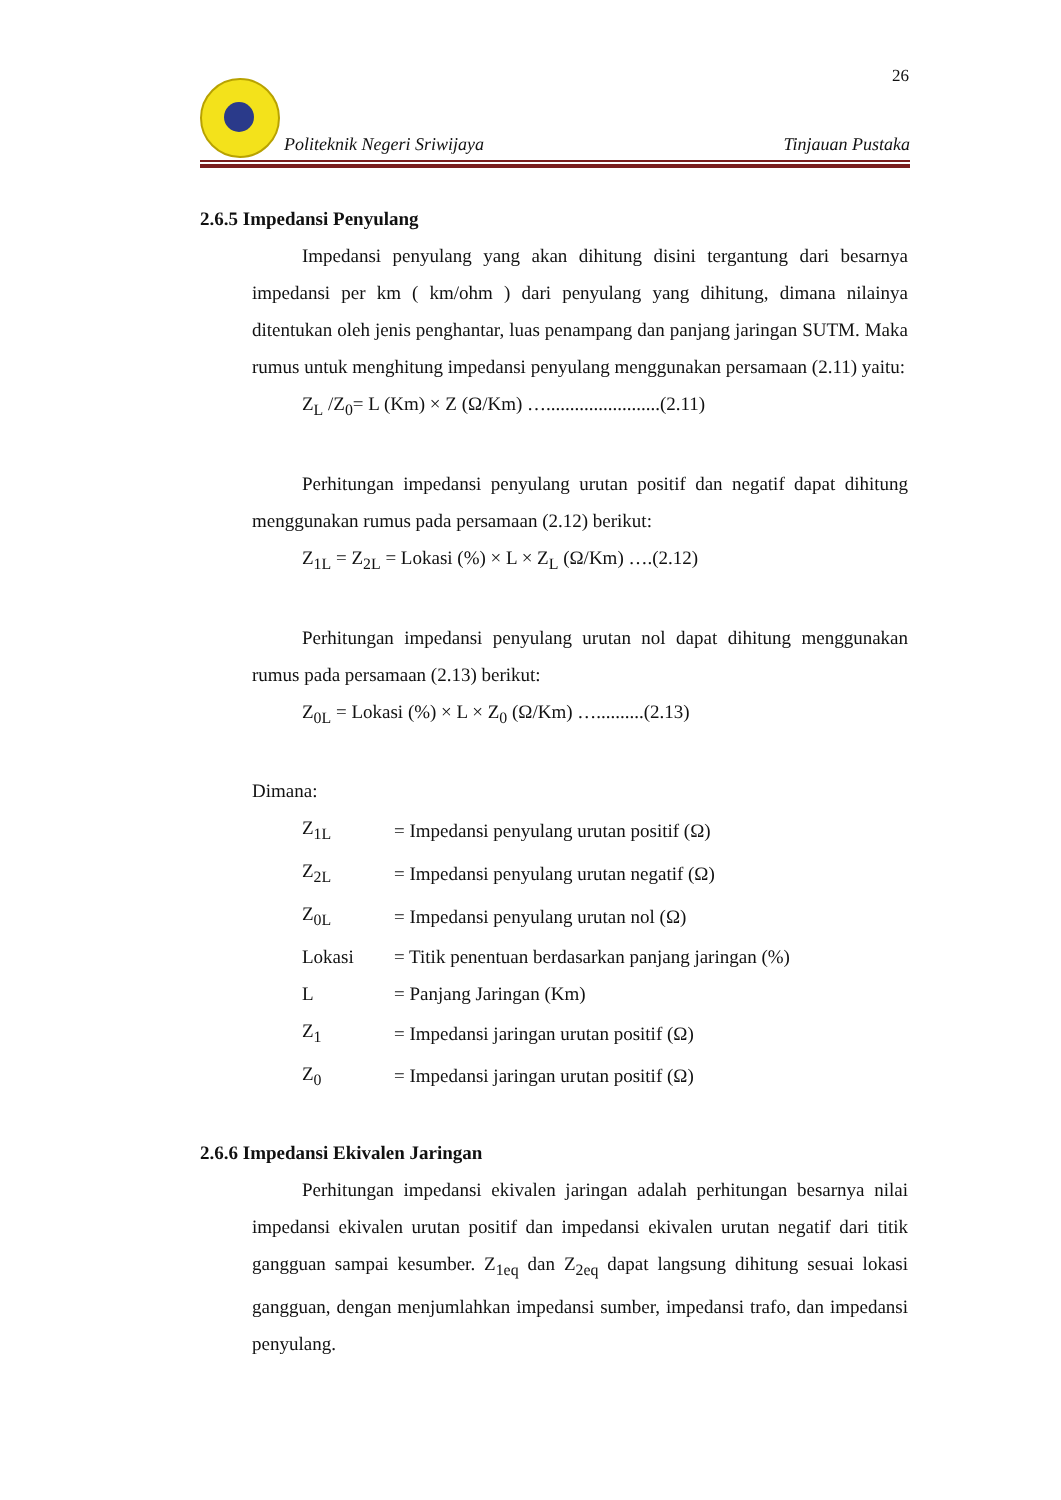26
Politeknik Negeri Sriwijaya Tinjauan Pustaka
2.6.5 Impedansi Penyulang
Impedansi penyulang yang akan dihitung disini tergantung dari besarnya impedansi per km ( km/ohm ) dari penyulang yang dihitung, dimana nilainya ditentukan oleh jenis penghantar, luas penampang dan panjang jaringan SUTM. Maka rumus untuk menghitung impedansi penyulang menggunakan persamaan (2.11) yaitu:
Z<sub>L</sub> /Z<sub>0</sub>= L (Km) × Z (Ω/Km) …........................(2.11)
Perhitungan impedansi penyulang urutan positif dan negatif dapat dihitung menggunakan rumus pada persamaan (2.12) berikut:
Z<sub>1L</sub> = Z<sub>2L</sub> = Lokasi (%) × L × Z<sub>L</sub> (Ω/Km) ….(2.12)
Perhitungan impedansi penyulang urutan nol dapat dihitung menggunakan rumus pada persamaan (2.13) berikut:
Z<sub>0L</sub> = Lokasi (%) × L × Z<sub>0</sub> (Ω/Km) …..........(2.13)
Dimana:
| Z<sub>1L</sub> | = Impedansi penyulang urutan positif (Ω) |
| Z<sub>2L</sub> | = Impedansi penyulang urutan negatif (Ω) |
| Z<sub>0L</sub> | = Impedansi penyulang urutan nol (Ω) |
| Lokasi | = Titik penentuan berdasarkan panjang jaringan (%) |
| L | = Panjang Jaringan (Km) |
| Z<sub>1</sub> | = Impedansi jaringan urutan positif (Ω) |
| Z<sub>0</sub> | = Impedansi jaringan urutan positif (Ω) |
2.6.6 Impedansi Ekivalen Jaringan
Perhitungan impedansi ekivalen jaringan adalah perhitungan besarnya nilai impedansi ekivalen urutan positif dan impedansi ekivalen urutan negatif dari titik gangguan sampai kesumber. Z<sub>1eq</sub> dan Z<sub>2eq</sub> dapat langsung dihitung sesuai lokasi gangguan, dengan menjumlahkan impedansi sumber, impedansi trafo, dan impedansi penyulang.